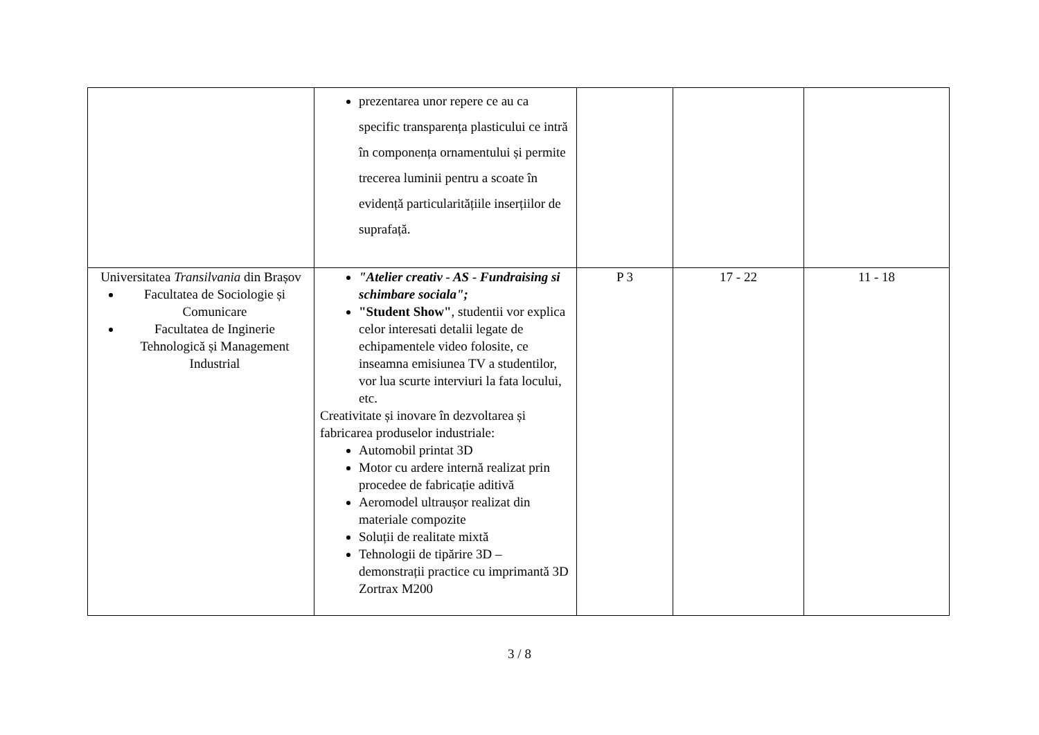| | prezentarea unor repere ce au ca specific transparența plasticului ce intră în componența ornamentului și permite trecerea luminii pentru a scoate în evidență particularitățiile inserțiilor de suprafață. | | | |
| Universitatea Transilvania din Brașov Facultatea de Sociologie și Comunicare Facultatea de Inginerie Tehnologică și Management Industrial | "Atelier creativ - AS - Fundraising si schimbare sociala"; "Student Show" , studentii vor explica celor interesati detalii legate de echipamentele video folosite, ce inseamna emisiunea TV a studentilor, vor lua scurte interviuri la fata locului, etc. Creativitate și inovare în dezvoltarea și fabricarea produselor industriale: Automobil printat 3D Motor cu ardere internă realizat prin procedee de fabricație aditivă Aeromodel ultraușor realizat din materiale compozite Soluții de realitate mixtă Tehnologii de tipărire 3D – demonstrații practice cu imprimantă 3D Zortrax M200 | P 3 | 17 - 22 | 11 - 18 |
3 / 8